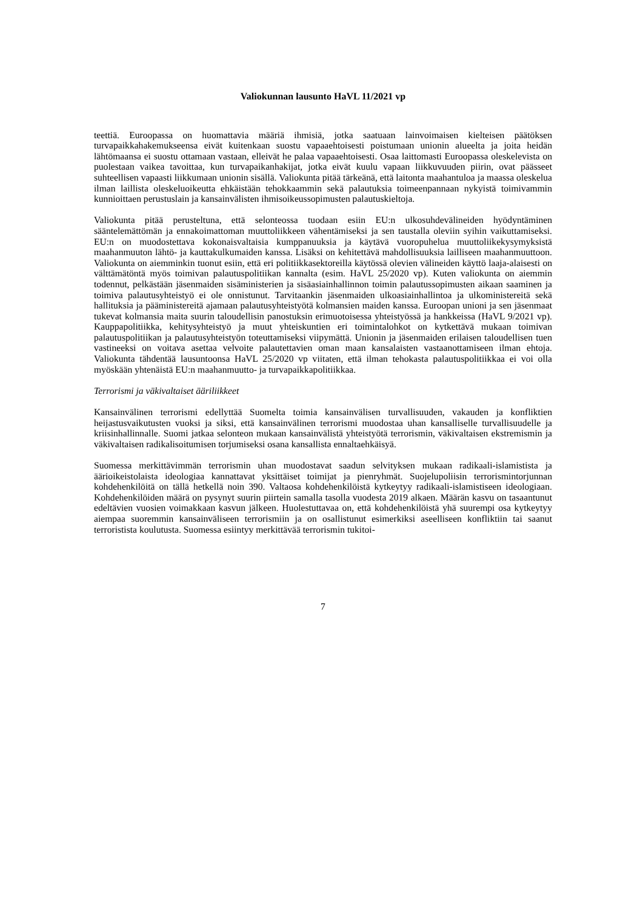Valiokunnan lausunto HaVL 11/2021 vp
teettiä. Euroopassa on huomattavia määriä ihmisiä, jotka saatuaan lainvoimaisen kielteisen päätöksen turvapaikkahakemukseensa eivät kuitenkaan suostu vapaaehtoisesti poistumaan unionin alueelta ja joita heidän lähtömaansa ei suostu ottamaan vastaan, elleivät he palaa vapaaehtoisesti. Osaa laittomasti Euroopassa oleskelevista on puolestaan vaikea tavoittaa, kun turvapaikanhakijat, jotka eivät kuulu vapaan liikkuvuuden piirin, ovat päässeet suhteellisen vapaasti liikkumaan unionin sisällä. Valiokunta pitää tärkeänä, että laitonta maahantuloa ja maassa oleskelua ilman laillista oleskeluoikeutta ehkäistään tehokkaammin sekä palautuksia toimeenpannaan nykyistä toimivammin kunnioittaen perustuslain ja kansainvälisten ihmisoikeussopimusten palautuskieltoja.
Valiokunta pitää perusteltuna, että selonteossa tuodaan esiin EU:n ulkosuhdevälineiden hyödyntäminen sääntelemättömän ja ennakoimattoman muuttoliikkeen vähentämiseksi ja sen taustalla oleviin syihin vaikuttamiseksi. EU:n on muodostettava kokonaisvaltaisia kumppanuuksia ja käytävä vuoropuhelua muuttoliikekysymyksistä maahanmuuton lähtö- ja kauttakulkumaiden kanssa. Lisäksi on kehitettävä mahdollisuuksia lailliseen maahanmuuttoon. Valiokunta on aiemminkin tuonut esiin, että eri politiikkasektoreilla käytössä olevien välineiden käyttö laaja-alaisesti on välttämätöntä myös toimivan palautuspolitiikan kannalta (esim. HaVL 25/2020 vp). Kuten valiokunta on aiemmin todennut, pelkästään jäsenmaiden sisäministerien ja sisäasiainhallinnon toimin palautussopimusten aikaan saaminen ja toimiva palautusyhteistyö ei ole onnistunut. Tarvitaankin jäsenmaiden ulkoasiainhallintoa ja ulkoministereitä sekä hallituksia ja pääministereitä ajamaan palautusyhteistyötä kolmansien maiden kanssa. Euroopan unioni ja sen jäsenmaat tukevat kolmansia maita suurin taloudellisin panostuksin erimuotoisessa yhteistyössä ja hankkeissa (HaVL 9/2021 vp). Kauppapolitiikka, kehitysyhteistyö ja muut yhteiskuntien eri toimintalohkot on kytkettävä mukaan toimivan palautuspolitiikan ja palautusyhteistyön toteuttamiseksi viipymättä. Unionin ja jäsenmaiden erilaisen taloudellisen tuen vastineeksi on voitava asettaa velvoite palautettavien oman maan kansalaisten vastaanottamiseen ilman ehtoja. Valiokunta tähdentää lausuntoonsa HaVL 25/2020 vp viitaten, että ilman tehokasta palautuspolitiikkaa ei voi olla myöskään yhtenäistä EU:n maahanmuutto- ja turvapaikkapolitiikkaa.
Terrorismi ja väkivaltaiset ääriliikkeet
Kansainvälinen terrorismi edellyttää Suomelta toimia kansainvälisen turvallisuuden, vakauden ja konfliktien heijastusvaikutusten vuoksi ja siksi, että kansainvälinen terrorismi muodostaa uhan kansalliselle turvallisuudelle ja kriisinhallinnalle. Suomi jatkaa selonteon mukaan kansainvälistä yhteistyötä terrorismin, väkivaltaisen ekstremismin ja väkivaltaisen radikalisoitumisen torjumiseksi osana kansallista ennaltaehkäisyä.
Suomessa merkittävimmän terrorismin uhan muodostavat saadun selvityksen mukaan radikaali-islamistista ja äärioikeistolaista ideologiaa kannattavat yksittäiset toimijat ja pienryhmät. Suojelupoliisin terrorismintorjunnan kohdehenkilöitä on tällä hetkellä noin 390. Valtaosa kohdehenkilöistä kytkeytyy radikaali-islamistiseen ideologiaan. Kohdehenkilöiden määrä on pysynyt suurin piirtein samalla tasolla vuodesta 2019 alkaen. Määrän kasvu on tasaantunut edeltävien vuosien voimakkaan kasvun jälkeen. Huolestuttavaa on, että kohdehenkilöistä yhä suurempi osa kytkeytyy aiempaa suoremmin kansainväliseen terrorismiin ja on osallistunut esimerkiksi aseelliseen konfliktiin tai saanut terroristista koulutusta. Suomessa esiintyy merkittävää terrorismin tukitoi-
7